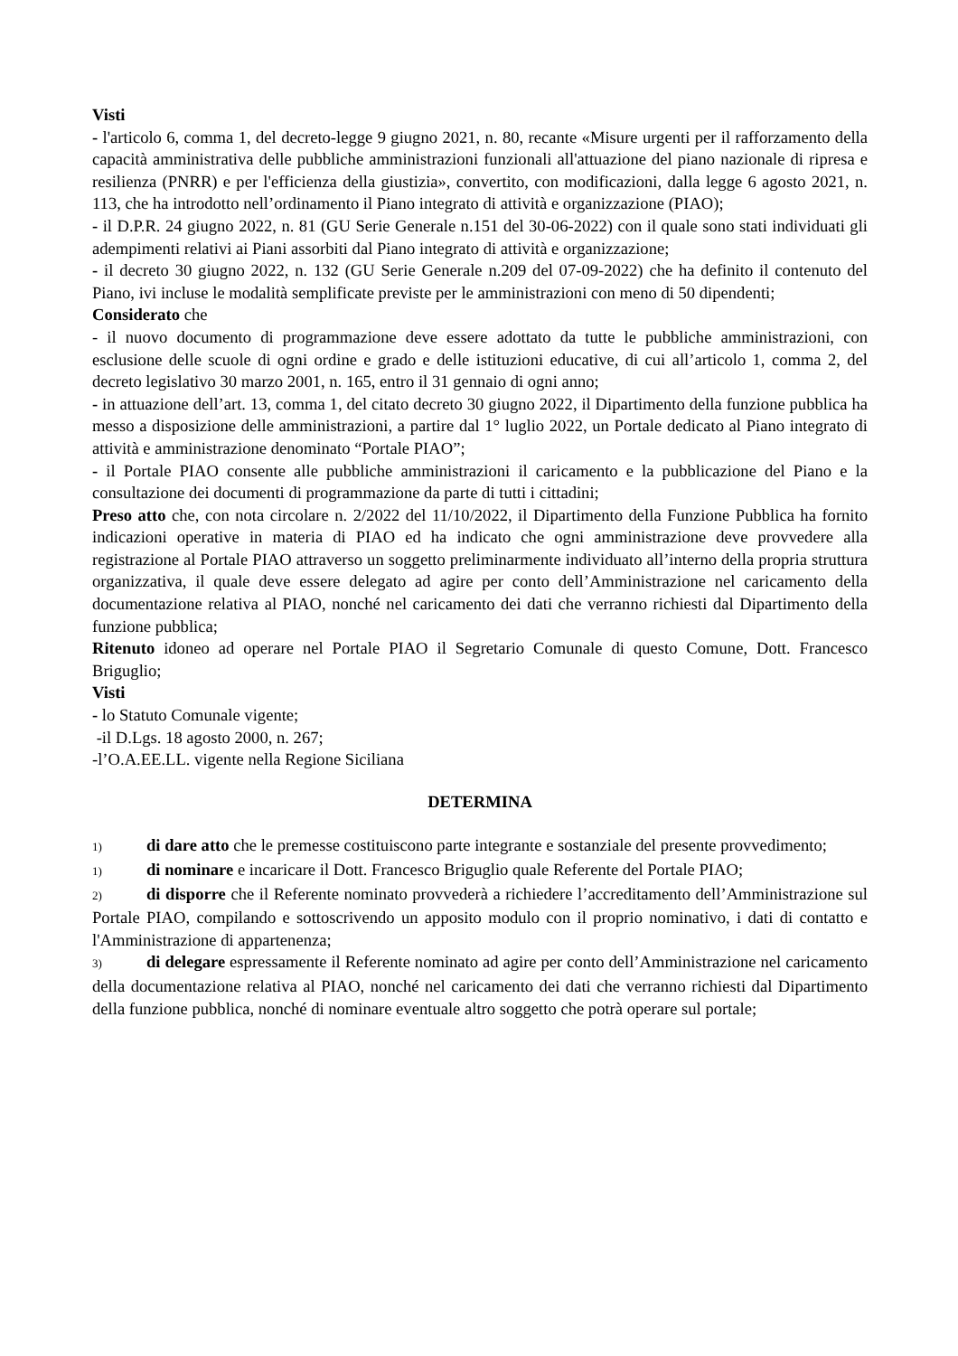Visti
- l'articolo 6, comma 1, del decreto-legge 9 giugno 2021, n. 80, recante «Misure urgenti per il rafforzamento della capacità amministrativa delle pubbliche amministrazioni funzionali all'attuazione del piano nazionale di ripresa e resilienza (PNRR) e per l'efficienza della giustizia», convertito, con modificazioni, dalla legge 6 agosto 2021, n. 113, che ha introdotto nell’ordinamento il Piano integrato di attività e organizzazione (PIAO);
- il D.P.R. 24 giugno 2022, n. 81 (GU Serie Generale n.151 del 30-06-2022) con il quale sono stati individuati gli adempimenti relativi ai Piani assorbiti dal Piano integrato di attività e organizzazione;
- il decreto 30 giugno 2022, n. 132 (GU Serie Generale n.209 del 07-09-2022) che ha definito il contenuto del Piano, ivi incluse le modalità semplificate previste per le amministrazioni con meno di 50 dipendenti;
Considerato che
- il nuovo documento di programmazione deve essere adottato da tutte le pubbliche amministrazioni, con esclusione delle scuole di ogni ordine e grado e delle istituzioni educative, di cui all’articolo 1, comma 2, del decreto legislativo 30 marzo 2001, n. 165, entro il 31 gennaio di ogni anno;
- in attuazione dell’art. 13, comma 1, del citato decreto 30 giugno 2022, il Dipartimento della funzione pubblica ha messo a disposizione delle amministrazioni, a partire dal 1° luglio 2022, un Portale dedicato al Piano integrato di attività e amministrazione denominato “Portale PIAO”;
- il Portale PIAO consente alle pubbliche amministrazioni il caricamento e la pubblicazione del Piano e la consultazione dei documenti di programmazione da parte di tutti i cittadini;
Preso atto che, con nota circolare n. 2/2022 del 11/10/2022, il Dipartimento della Funzione Pubblica ha fornito indicazioni operative in materia di PIAO ed ha indicato che ogni amministrazione deve provvedere alla registrazione al Portale PIAO attraverso un soggetto preliminarmente individuato all’interno della propria struttura organizzativa, il quale deve essere delegato ad agire per conto dell’Amministrazione nel caricamento della documentazione relativa al PIAO, nonché nel caricamento dei dati che verranno richiesti dal Dipartimento della funzione pubblica;
Ritenuto idoneo ad operare nel Portale PIAO il Segretario Comunale di questo Comune, Dott. Francesco Briguglio;
Visti
- lo Statuto Comunale vigente;
-il D.Lgs. 18 agosto 2000, n. 267;
-l’O.A.EE.LL. vigente nella Regione Siciliana
DETERMINA
1) di dare atto che le premesse costituiscono parte integrante e sostanziale del presente provvedimento;
1) di nominare e incaricare il Dott. Francesco Briguglio quale Referente del Portale PIAO;
2) di disporre che il Referente nominato provvederà a richiedere l’accreditamento dell’Amministrazione sul Portale PIAO, compilando e sottoscrivendo un apposito modulo con il proprio nominativo, i dati di contatto e l'Amministrazione di appartenenza;
3) di delegare espressamente il Referente nominato ad agire per conto dell’Amministrazione nel caricamento della documentazione relativa al PIAO, nonché nel caricamento dei dati che verranno richiesti dal Dipartimento della funzione pubblica, nonché di nominare eventuale altro soggetto che potrà operare sul portale;